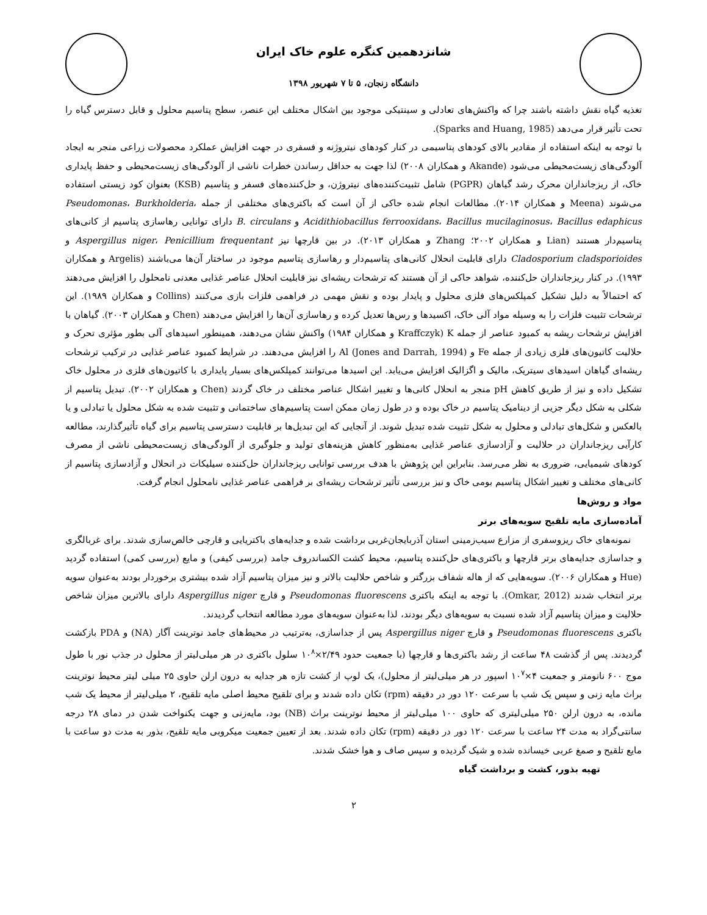شانزدهمین کنگره علوم خاک ایران
دانشگاه زنجان، ۵ تا ۷ شهریور ۱۳۹۸
تغذیه گیاه نقش داشته باشند چرا که واکنش‌های تعادلی و سینتیکی موجود بین اشکال مختلف این عنصر، سطح پتاسیم محلول و قابل دسترس گیاه را تحت تأثیر قرار می‌دهد (Sparks and Huang, 1985).
با توجه به اینکه استفاده از مقادیر بالای کودهای پتاسیمی در کنار کودهای نیتروژنه و فسفری در جهت افزایش عملکرد محصولات زراعی منجر به ایجاد آلودگی‌های زیست‌محیطی می‌شود (Akande و همکاران ۲۰۰۸) لذا جهت به حداقل رساندن خطرات ناشی از آلودگی‌های زیست‌محیطی و حفظ پایداری خاک، از ریزجانداران محرک رشد گیاهان (PGPR) شامل تثبیت‌کننده‌های نیتروژن، و حل‌کننده‌های فسفر و پتاسیم (KSB) بعنوان کود زیستی استفاده می‌شوند (Meena و همکاران ۲۰۱۴). مطالعات انجام شده حاکی از آن است که باکتری‌های مختلفی از جمله Pseudomonas، Burkholderia، Acidithiobacillus ferrooxidans، Bacillus mucilaginosus، Bacillus edaphicus و B. circulans دارای توانایی رهاسازی پتاسیم از کانی‌های پتاسیم‌دار هستند (Lian و همکاران ۲۰۰۲؛ Zhang و همکاران ۲۰۱۳). در بین قارچها نیز Aspergillus niger، Penicillium frequentant و Cladosporium cladsporioides دارای قابلیت انحلال کانی‌های پتاسیم‌دار و رهاسازی پتاسیم موجود در ساختار آن‌ها می‌باشند (Argelis و همکاران ۱۹۹۳). در کنار ریزجانداران حل‌کننده، شواهد حاکی از آن هستند که ترشحات ریشه‌ای نیز قابلیت انحلال عناصر غذایی معدنی نامحلول را افزایش می‌دهند که احتمالاً به دلیل تشکیل کمپلکس‌های فلزی محلول و پایدار بوده و نقش مهمی در فراهمی فلزات بازی می‌کنند (Collins و همکاران ۱۹۸۹). این ترشحات تثبیت فلزات را به وسیله مواد آلی خاک، اکسیدها و رس‌ها تعدیل کرده و رهاسازی آن‌ها را افزایش می‌دهند (Chen و همکاران ۲۰۰۳). گیاهان با افزایش ترشحات ریشه به کمبود عناصر از جمله K (Kraffczyk و همکاران ۱۹۸۴) واکنش نشان می‌دهند، همینطور اسیدهای آلی بطور مؤثری تحرک و حلالیت کاتیون‌های فلزی زیادی از جمله Fe و Al (Jones and Darrah, 1994) را افزایش می‌دهند. در شرایط کمبود عناصر غذایی در ترکیب ترشحات ریشه‌ای گیاهان اسیدهای سیتریک، مالیک و اگزالیک افزایش می‌یابد. این اسیدها می‌توانند کمپلکس‌های بسیار پایداری با کاتیون‌های فلزی در محلول خاک تشکیل داده و نیز از طریق کاهش pH منجر به انحلال کانی‌ها و تغییر اشکال عناصر مختلف در خاک گردند (Chen و همکاران ۲۰۰۲). تبدیل پتاسیم از شکلی به شکل دیگر جزیی از دینامیک پتاسیم در خاک بوده و در طول زمان ممکن است پتاسیم‌های ساختمانی و تثبیت شده به شکل محلول یا تبادلی و یا بالعکس و شکل‌های تبادلی و محلول به شکل تثبیت شده تبدیل شوند. از آنجایی که این تبدیل‌ها بر قابلیت دسترسی پتاسیم برای گیاه تأثیرگذارند، مطالعه کارآیی ریزجانداران در حلالیت و آزادسازی عناصر غذایی به‌منظور کاهش هزینه‌های تولید و جلوگیری از آلودگی‌های زیست‌محیطی ناشی از مصرف کودهای شیمیایی، ضروری به نظر می‌رسد. بنابراین این پژوهش با هدف بررسی توانایی ریزجانداران حل‌کننده سیلیکات در انحلال و آزادسازی پتاسیم از کانی‌های مختلف و تغییر اشکال پتاسیم بومی خاک و نیز بررسی تأثیر ترشحات ریشه‌ای بر فراهمی عناصر غذایی نامحلول انجام گرفت.
مواد و روش‌ها
آماده‌سازی مایه تلقیح سویه‌های برتر
نمونه‌های خاک ریزوسفری از مزارع سیب‌زمینی استان آذربایجان‌غربی برداشت شده و جدایه‌های باکتریایی و قارچی خالص‌سازی شدند. برای غربالگری و جداسازی جدایه‌های برتر قارچها و باکتری‌های حل‌کننده پتاسیم، محیط کشت الکساندروف جامد (بررسی کیفی) و مایع (بررسی کمی) استفاده گردید (Hue و همکاران ۲۰۰۶). سویه‌هایی که از هاله شفاف بزرگتر و شاخص حلالیت بالاتر و نیز میزان پتاسیم آزاد شده بیشتری برخوردار بودند به‌عنوان سویه برتر انتخاب شدند (Omkar, 2012). با توجه به اینکه باکتری Pseudomonas fluorescens و قارچ Aspergillus niger دارای بالاترین میزان شاخص حلالیت و میزان پتاسیم آزاد شده نسبت به سویه‌های دیگر بودند، لذا به‌عنوان سویه‌های مورد مطالعه انتخاب گردیدند.
باکتری Pseudomonas fluorescens و قارچ Aspergillus niger پس از جداسازی، به‌ترتیب در محیط‌های جامد نوترینت آگار (NA) و PDA بازکشت گردیدند. پس از گذشت ۴۸ ساعت از رشد باکتری‌ها و قارچها (با جمعیت حدود ۲/۴۹×۱۰<sup>۸</sup> سلول باکتری در هر میلی‌لیتر از محلول در جذب نور با طول موج ۶۰۰ نانومتر و جمعیت ۴×۱۰<sup>۷</sup> اسپور در هر میلی‌لیتر از محلول)، یک لوپ از کشت تازه هر جدایه به درون ارلن حاوی ۲۵ میلی لیتر محیط نوترینت براث مایه زنی و سپس یک شب با سرعت ۱۲۰ دور در دقیقه (rpm) تکان داده شدند و برای تلقیح محیط اصلی مایه تلقیح، ۲ میلی‌لیتر از محیط یک شب مانده، به درون ارلن ۲۵۰ میلی‌لیتری که حاوی ۱۰۰ میلی‌لیتر از محیط نوترینت براث (NB) بود، مایه‌زنی و جهت یکنواخت شدن در دمای ۲۸ درجه سانتی‌گراد به مدت ۲۴ ساعت با سرعت ۱۲۰ دور در دقیقه (rpm) تکان داده شدند. بعد از تعیین جمعیت میکروبی مایه تلقیح، بذور به مدت دو ساعت با مایع تلقیح و صمغ عربی خیسانده شده و شیک گردیده و سپس صاف و هوا خشک شدند.
تهیه بذور، کشت و برداشت گیاه
۲